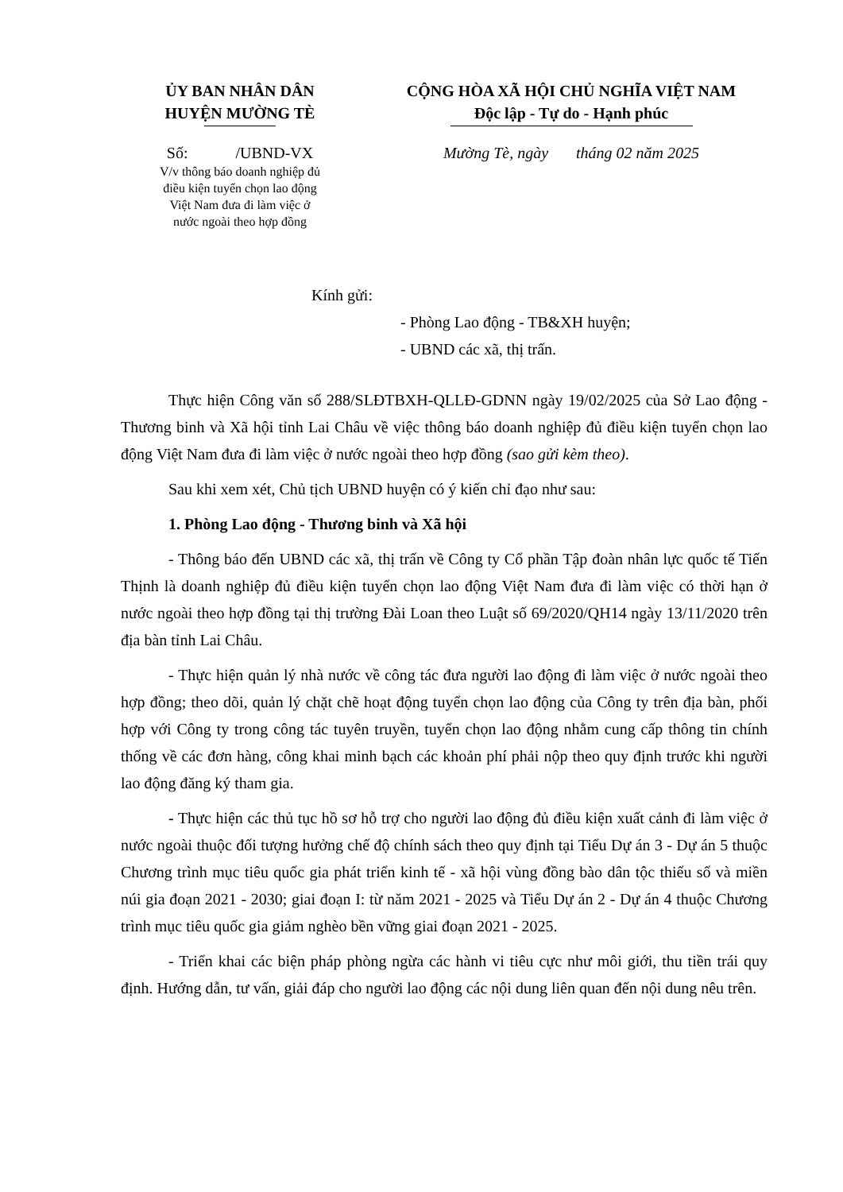ỦY BAN NHÂN DÂN
HUYỆN MƯỜNG TÈ
Số: /UBND-VX
V/v thông báo doanh nghiệp đủ
điều kiện tuyển chọn lao động
Việt Nam đưa đi làm việc ở
nước ngoài theo hợp đồng
CỘNG HÒA XÃ HỘI CHỦ NGHĨA VIỆT NAM
Độc lập - Tự do - Hạnh phúc
Mường Tè, ngày tháng 02 năm 2025
Kính gửi:
- Phòng Lao động - TB&XH huyện;
- UBND các xã, thị trấn.
Thực hiện Công văn số 288/SLĐTBXH-QLLĐ-GDNN ngày 19/02/2025 của Sở Lao động - Thương binh và Xã hội tỉnh Lai Châu về việc thông báo doanh nghiệp đủ điều kiện tuyển chọn lao động Việt Nam đưa đi làm việc ở nước ngoài theo hợp đồng (sao gửi kèm theo).
Sau khi xem xét, Chủ tịch UBND huyện có ý kiến chỉ đạo như sau:
1. Phòng Lao động - Thương binh và Xã hội
- Thông báo đến UBND các xã, thị trấn về Công ty Cổ phần Tập đoàn nhân lực quốc tế Tiến Thịnh là doanh nghiệp đủ điều kiện tuyển chọn lao động Việt Nam đưa đi làm việc có thời hạn ở nước ngoài theo hợp đồng tại thị trường Đài Loan theo Luật số 69/2020/QH14 ngày 13/11/2020 trên địa bàn tỉnh Lai Châu.
- Thực hiện quản lý nhà nước về công tác đưa người lao động đi làm việc ở nước ngoài theo hợp đồng; theo dõi, quản lý chặt chẽ hoạt động tuyển chọn lao động của Công ty trên địa bàn, phối hợp với Công ty trong công tác tuyên truyền, tuyển chọn lao động nhằm cung cấp thông tin chính thống về các đơn hàng, công khai minh bạch các khoản phí phải nộp theo quy định trước khi người lao động đăng ký tham gia.
- Thực hiện các thủ tục hồ sơ hỗ trợ cho người lao động đủ điều kiện xuất cảnh đi làm việc ở nước ngoài thuộc đối tượng hưởng chế độ chính sách theo quy định tại Tiểu Dự án 3 - Dự án 5 thuộc Chương trình mục tiêu quốc gia phát triển kinh tế - xã hội vùng đồng bào dân tộc thiểu số và miền núi gia đoạn 2021 - 2030; giai đoạn I: từ năm 2021 - 2025 và Tiểu Dự án 2 - Dự án 4 thuộc Chương trình mục tiêu quốc gia giảm nghèo bền vững giai đoạn 2021 - 2025.
- Triển khai các biện pháp phòng ngừa các hành vi tiêu cực như môi giới, thu tiền trái quy định. Hướng dẫn, tư vấn, giải đáp cho người lao động các nội dung liên quan đến nội dung nêu trên.